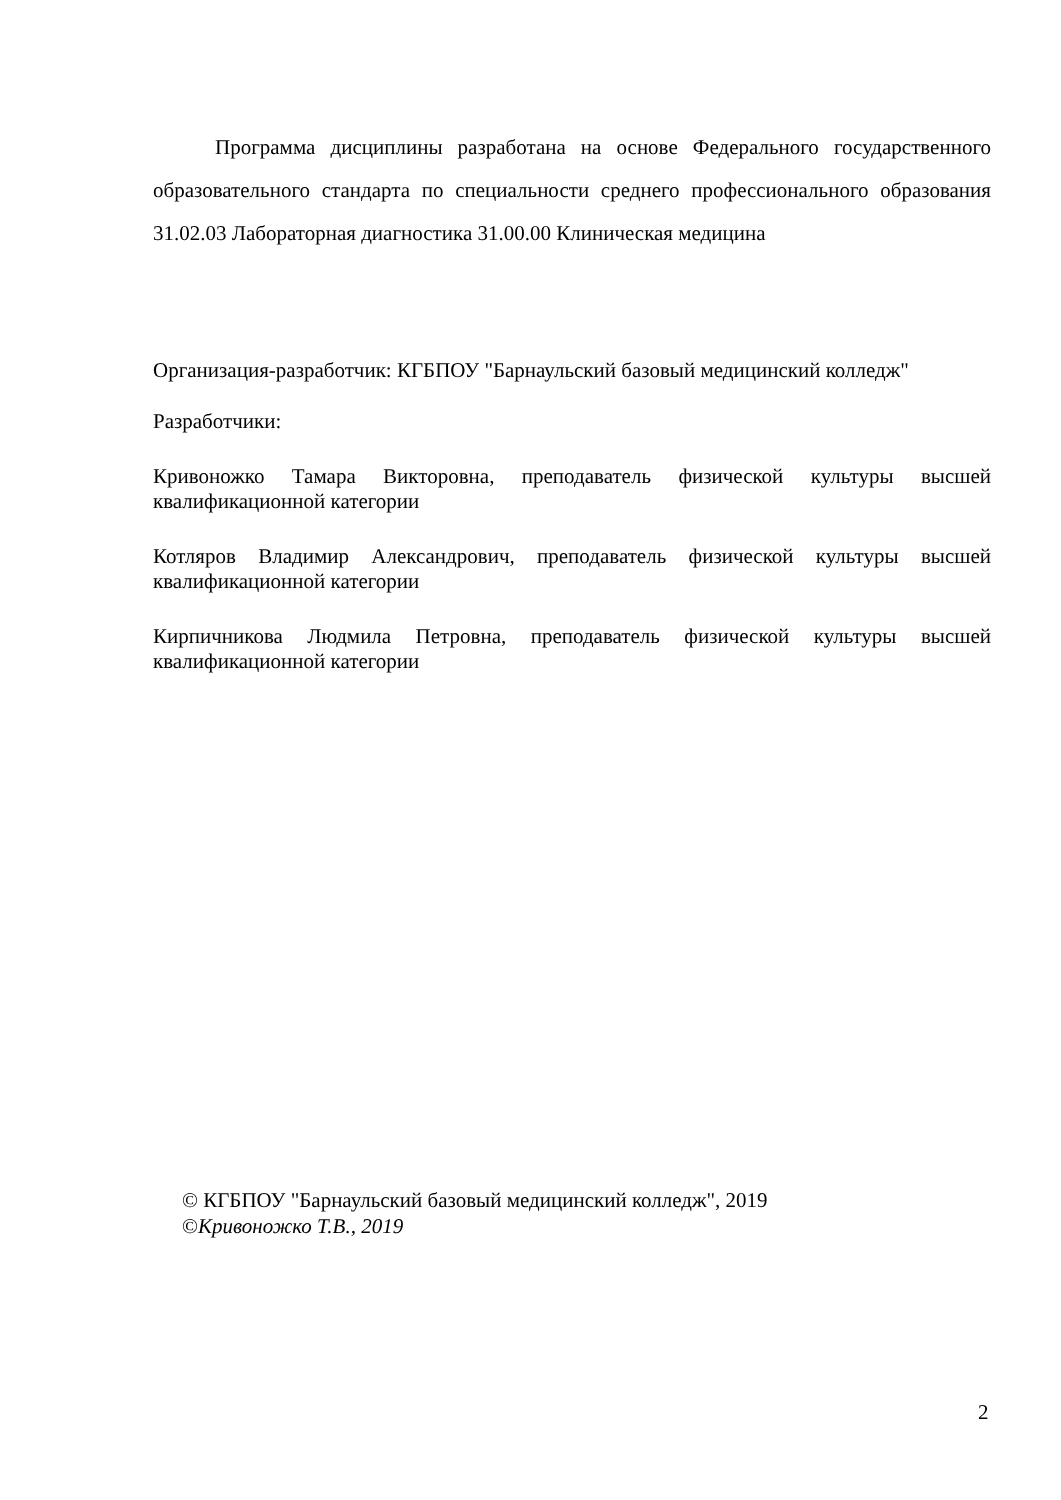Программа дисциплины разработана на основе Федерального государственного образовательного стандарта по специальности среднего профессионального образования 31.02.03 Лабораторная диагностика 31.00.00 Клиническая медицина
Организация-разработчик: КГБПОУ "Барнаульский базовый медицинский колледж"
Разработчики:
Кривоножко Тамара Викторовна, преподаватель физической культуры высшей квалификационной категории
Котляров Владимир Александрович, преподаватель физической культуры высшей квалификационной категории
Кирпичникова Людмила Петровна, преподаватель физической культуры высшей квалификационной категории
© КГБПОУ "Барнаульский базовый медицинский колледж", 2019
©Кривоножко Т.В., 2019
2